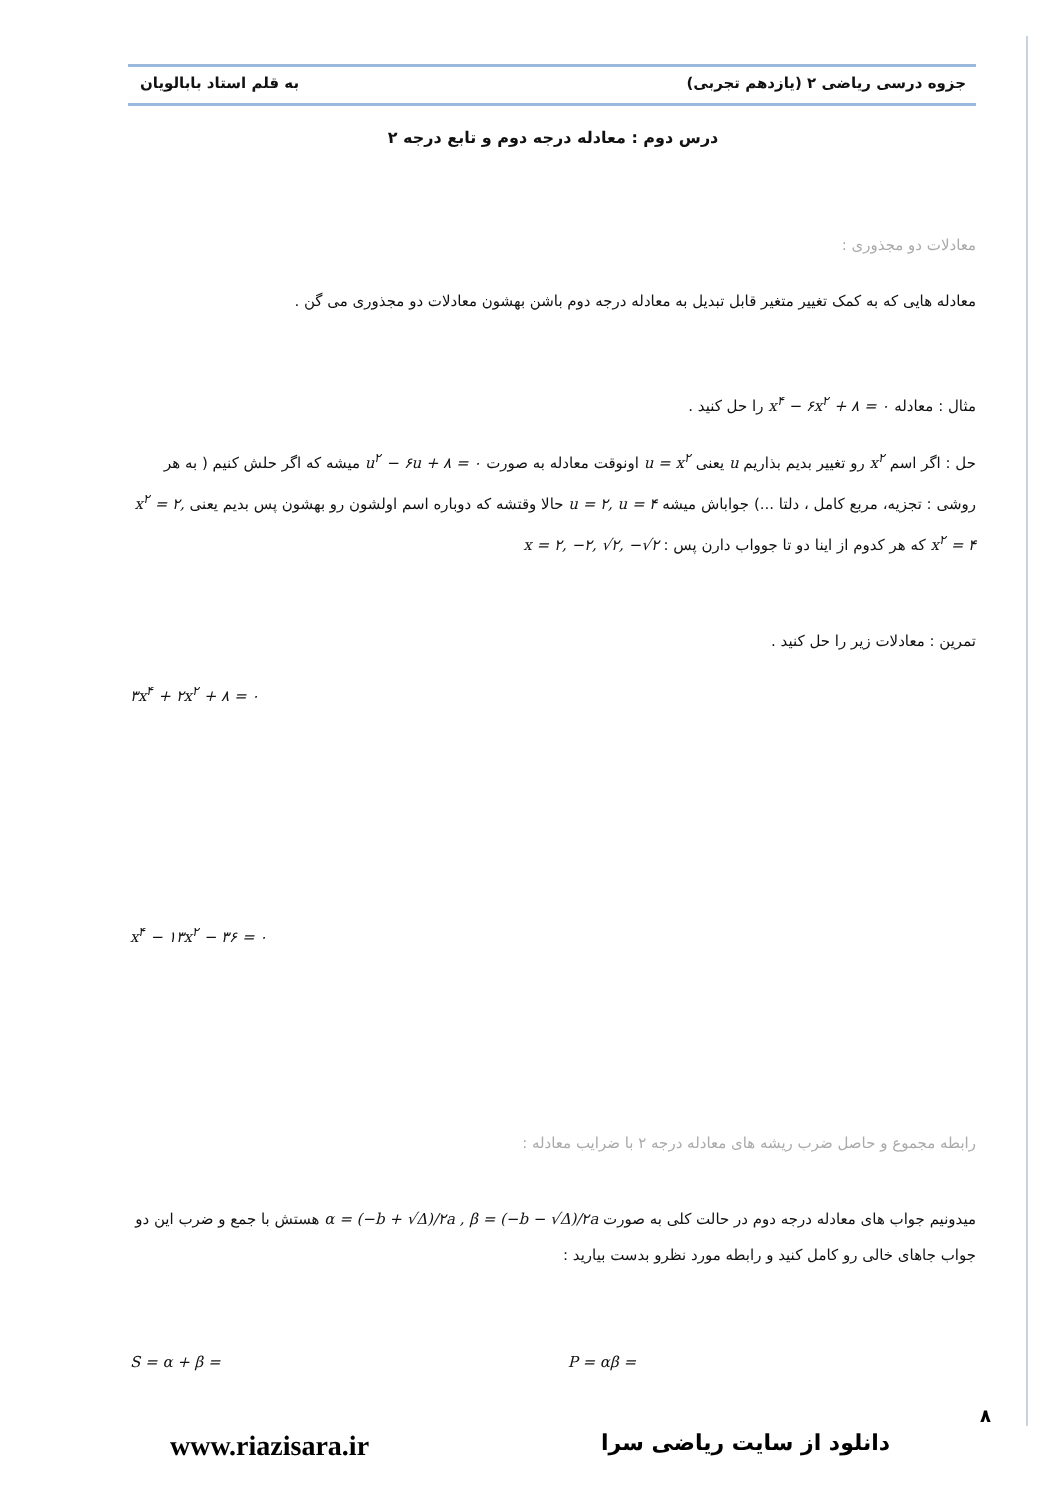جزوه درسی ریاضی ۲ (یازدهم تجربی) به قلم استاد بابالویان
درس دوم : معادله درجه دوم و تابع درجه ۲
معادلات دو مجذوری :
معادله هایی که به کمک تغییر متغیر قابل تبدیل به معادله درجه دوم باشن بهشون معادلات دو مجذوری می گن .
مثال : معادله x<sup>۴</sup> − ۶x<sup>۲</sup> + ۸ = ۰ را حل کنید .
حل : اگر اسم x<sup>۲</sup> رو تغییر بدیم بذاریم u یعنی u = x<sup>۲</sup> اونوقت معادله به صورت u<sup>۲</sup> − ۶u + ۸ = ۰ میشه که اگر حلش کنیم ( به هر روشی : تجزیه، مربع کامل ، دلتا ...) جواباش میشه u = ۲, u = ۴ حالا وقتشه که دوباره اسم اولشون رو بهشون پس بدیم یعنی x<sup>۲</sup> = ۲, x<sup>۲</sup> = ۴ که هر کدوم از اینا دو تا جوواب دارن پس : x = ۲, −۲, √۲, −√۲
تمرین : معادلات زیر را حل کنید .
۳x<sup>۴</sup> + ۲x<sup>۲</sup> + ۸ = ۰
x<sup>۴</sup> − ۱۳x<sup>۲</sup> − ۳۶ = ۰
رابطه مجموع و حاصل ضرب ریشه های معادله درجه ۲ با ضرایب معادله :
میدونیم جواب های معادله درجه دوم در حالت کلی به صورت α = (−b + √Δ)/۲a , β = (−b − √Δ)/۲a هستش با جمع و ضرب این دو جواب جاهای خالی رو کامل کنید و رابطه مورد نظرو بدست بیارید :
S = α + β = P = αβ =
۸
دانلود از سایت ریاضی سرا www.riazisara.ir